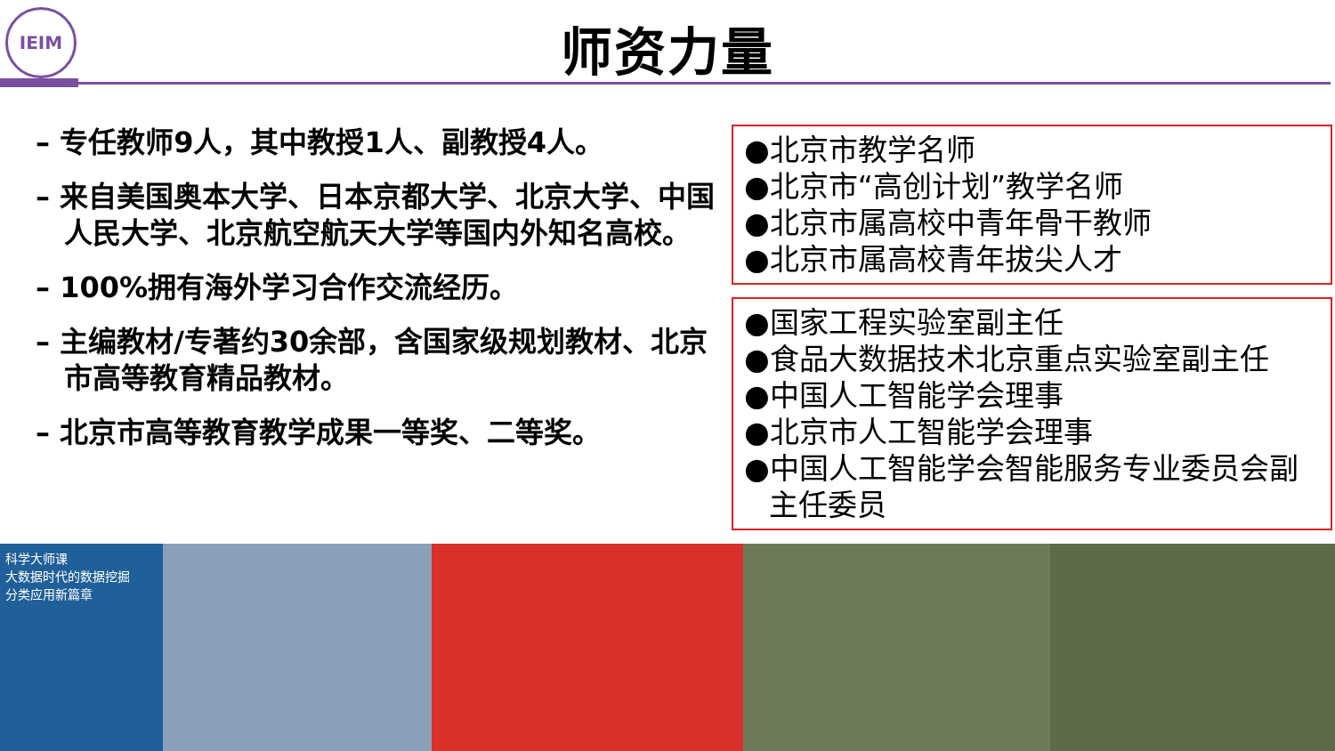IEIM
师资力量
– 专任教师9人，其中教授1人、副教授4人。
– 来自美国奥本大学、日本京都大学、北京大学、中国人民大学、北京航空航天大学等国内外知名高校。
– 100%拥有海外学习合作交流经历。
– 主编教材/专著约30余部，含国家级规划教材、北京市高等教育精品教材。
– 北京市高等教育教学成果一等奖、二等奖。
●北京市教学名师
●北京市“高创计划”教学名师
●北京市属高校中青年骨干教师
●北京市属高校青年拔尖人才
●国家工程实验室副主任
●食品大数据技术北京重点实验室副主任
●中国人工智能学会理事
●北京市人工智能学会理事
●中国人工智能学会智能服务专业委员会副主任委员
科学大师课
大数据时代的数据挖掘
分类应用新篇章